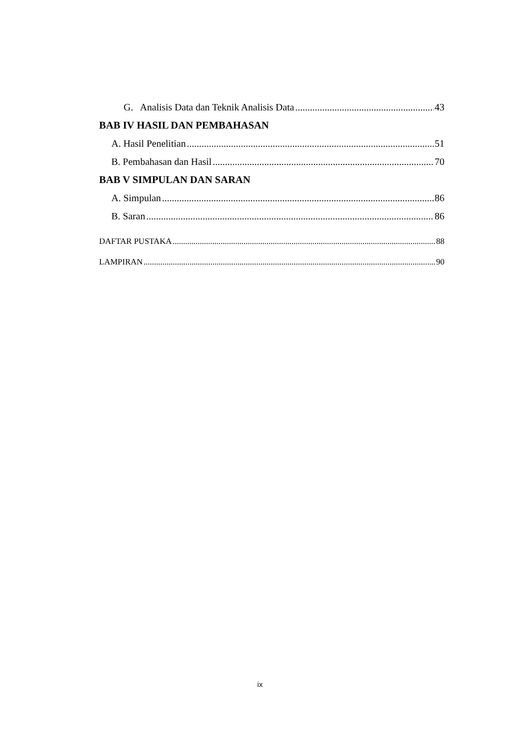G. Analisis Data dan Teknik Analisis Data 43
BAB IV HASIL DAN PEMBAHASAN
A. Hasil Penelitian 51
B. Pembahasan dan Hasil 70
BAB V SIMPULAN DAN SARAN
A. Simpulan 86
B. Saran 86
DAFTAR PUSTAKA 88
LAMPIRAN 90
ix